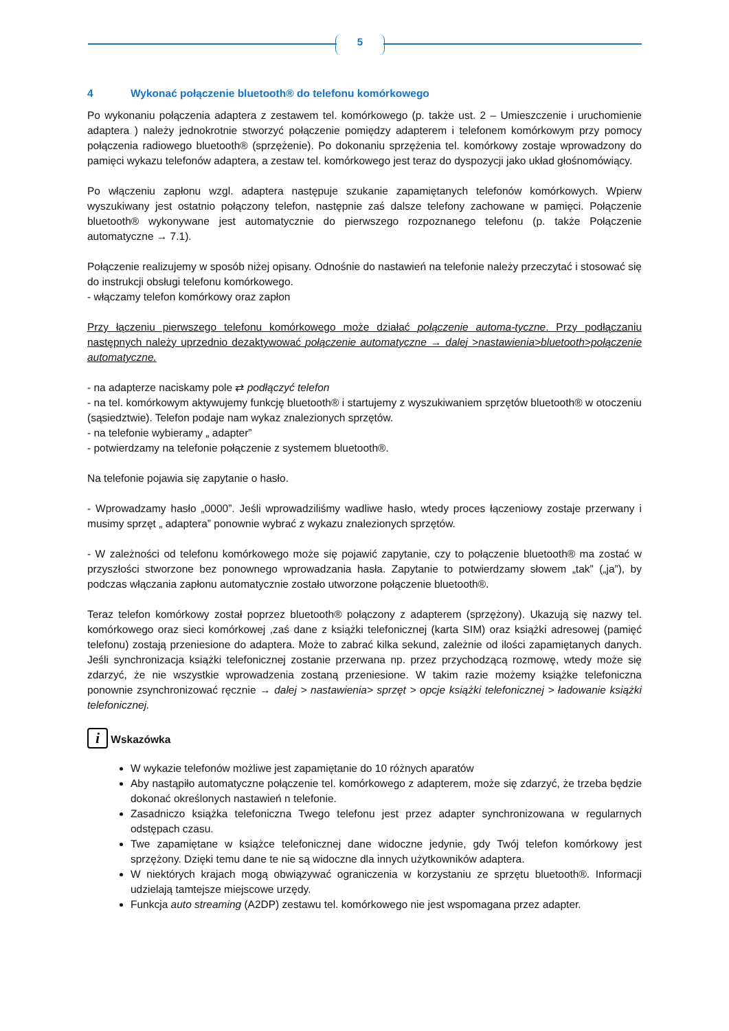5
4 Wykonać połączenie bluetooth® do telefonu komórkowego
Po wykonaniu połączenia adaptera z zestawem tel. komórkowego (p. także ust. 2 – Umieszczenie i uruchomienie adaptera ) należy jednokrotnie stworzyć połączenie pomiędzy adapterem i telefonem komórkowym przy pomocy połączenia radiowego bluetooth® (sprzężenie). Po dokonaniu sprzężenia tel. komórkowy zostaje wprowadzony do pamięci wykazu telefonów adaptera, a zestaw tel. komórkowego jest teraz do dyspozycji jako układ głośnomówiący.
Po włączeniu zapłonu wzgl. adaptera następuje szukanie zapamiętanych telefonów komórkowych. Wpierw wyszukiwany jest ostatnio połączony telefon, następnie zaś dalsze telefony zachowane w pamięci. Połączenie bluetooth® wykonywane jest automatycznie do pierwszego rozpoznanego telefonu (p. także Połączenie automatyczne → 7.1).
Połączenie realizujemy w sposób niżej opisany. Odnośnie do nastawień na telefonie należy przeczytać i stosować się do instrukcji obsługi telefonu komórkowego.
- włączamy telefon komórkowy oraz zapłon
Przy łączeniu pierwszego telefonu komórkowego może działać połączenie automa-tyczne. Przy podłączaniu następnych należy uprzednio dezaktywować połączenie automatyczne → dalej >nastawienia>bluetooth>połączenie automatyczne.
- na adapterze naciskamy pole ⇄ podłączyć telefon
- na tel. komórkowym aktywujemy funkcję bluetooth® i startujemy z wyszukiwaniem sprzętów bluetooth® w otoczeniu (sąsiedztwie). Telefon podaje nam wykaz znalezionych sprzętów.
- na telefonie wybieramy „ adapter”
- potwierdzamy na telefonie połączenie z systemem bluetooth®.
Na telefonie pojawia się zapytanie o hasło.
- Wprowadzamy hasło „0000”. Jeśli wprowadziliśmy wadliwe hasło, wtedy proces łączeniowy zostaje przerwany i musimy sprzęt „ adaptera” ponownie wybrać z wykazu znalezionych sprzętów.
- W zależności od telefonu komórkowego może się pojawić zapytanie, czy to połączenie bluetooth® ma zostać w przyszłości stworzone bez ponownego wprowadzania hasła. Zapytanie to potwierdzamy słowem „tak” („ja”), by podczas włączania zapłonu automatycznie zostało utworzone połączenie bluetooth®.
Teraz telefon komórkowy został poprzez bluetooth® połączony z adapterem (sprzężony). Ukazują się nazwy tel. komórkowego oraz sieci komórkowej ,zaś dane z książki telefonicznej (karta SIM) oraz książki adresowej (pamięć telefonu) zostają przeniesione do adaptera. Może to zabrać kilka sekund, zależnie od ilości zapamiętanych danych. Jeśli synchronizacja książki telefonicznej zostanie przerwana np. przez przychodzącą rozmowę, wtedy może się zdarzyć, że nie wszystkie wprowadzenia zostaną przeniesione. W takim razie możemy książke telefoniczna ponownie zsynchronizować ręcznie → dalej > nastawienia> sprzęt > opcje książki telefonicznej > ładowanie książki telefonicznej.
i Wskazówka
W wykazie telefonów możliwe jest zapamiętanie do 10 różnych aparatów
Aby nastąpiło automatyczne połączenie tel. komórkowego z adapterem, może się zdarzyć, że trzeba będzie dokonać określonych nastawień n telefonie.
Zasadniczo książka telefoniczna Twego telefonu jest przez adapter synchronizowana w regularnych odstępach czasu.
Twe zapamiętane w książce telefonicznej dane widoczne jedynie, gdy Twój telefon komórkowy jest sprzężony. Dzięki temu dane te nie są widoczne dla innych użytkowników adaptera.
W niektórych krajach mogą obwiązywać ograniczenia w korzystaniu ze sprzętu bluetooth®. Informacji udzielają tamtejsze miejscowe urzędy.
Funkcja auto streaming (A2DP) zestawu tel. komórkowego nie jest wspomagana przez adapter.